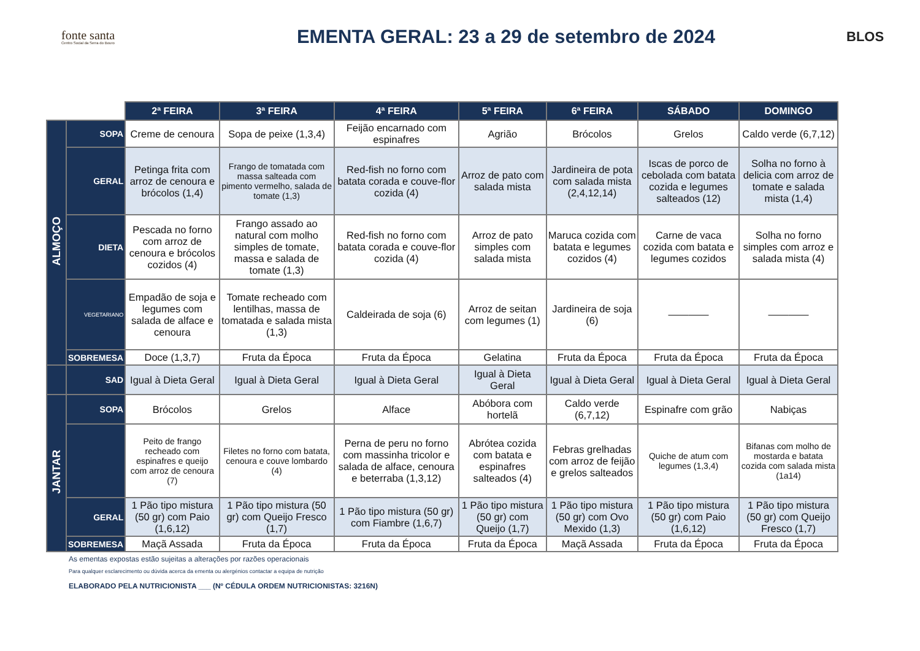fonte santa
Centro Social da Serra do Bouro
EMENTA GERAL: 23 a 29 de setembro de 2024
BLOS
| | | 2ª FEIRA | 3ª FEIRA | 4ª FEIRA | 5ª FEIRA | 6ª FEIRA | SÁBADO | DOMINGO |
| --- | --- | --- | --- | --- | --- | --- | --- | --- |
| ALMOÇO | SOPA | Creme de cenoura | Sopa de peixe (1,3,4) | Feijão encarnado com espinafres | Agrião | Brócolos | Grelos | Caldo verde (6,7,12) |
| | GERAL | Petinga frita com arroz de cenoura e brócolos (1,4) | Frango de tomatada com massa salteada com pimento vermelho, salada de tomate (1,3) | Red-fish no forno com batata corada e couve-flor cozida (4) | Arroz de pato com salada mista | Jardineira de pota com salada mista (2,4,12,14) | Iscas de porco de cebolada com batata cozida e legumes salteados (12) | Solha no forno à delicia com arroz de tomate e salada mista (1,4) |
| | DIETA | Pescada no forno com arroz de cenoura e brócolos cozidos (4) | Frango assado ao natural com molho simples de tomate, massa e salada de tomate (1,3) | Red-fish no forno com batata corada e couve-flor cozida (4) | Arroz de pato simples com salada mista | Maruca cozida com batata e legumes cozidos (4) | Carne de vaca cozida com batata e legumes cozidos | Solha no forno simples com arroz e salada mista (4) |
| | VEGETARIANO | Empadão de soja e legumes com salada de alface e cenoura | Tomate recheado com lentilhas, massa de tomatada e salada mista (1,3) | Caldeirada de soja (6) | Arroz de seitan com legumes (1) | Jardineira de soja (6) | ———— | ———— |
| | SOBREMESA | Doce (1,3,7) | Fruta da Época | Fruta da Época | Gelatina | Fruta da Época | Fruta da Época | Fruta da Época |
| | SAD | Igual à Dieta Geral | Igual à Dieta Geral | Igual à Dieta Geral | Igual à Dieta Geral | Igual à Dieta Geral | Igual à Dieta Geral | Igual à Dieta Geral |
| JANTAR | SOPA | Brócolos | Grelos | Alface | Abóbora com hortelã | Caldo verde (6,7,12) | Espinafre com grão | Nabiças |
| | | Peito de frango recheado com espinafres e queijo com arroz de cenoura (7) | Filetes no forno com batata, cenoura e couve lombardo (4) | Perna de peru no forno com massinha tricolor e salada de alface, cenoura e beterraba (1,3,12) | Abrótea cozida com batata e espinafres salteados (4) | Febras grelhadas com arroz de feijão e grelos salteados | Quiche de atum com legumes (1,3,4) | Bifanas com molho de mostarda e batata cozida com salada mista (1a14) |
| | GERAL | 1 Pão tipo mistura (50 gr) com Paio (1,6,12) | 1 Pão tipo mistura (50 gr) com Queijo Fresco (1,7) | 1 Pão tipo mistura (50 gr) com Fiambre (1,6,7) | 1 Pão tipo mistura (50 gr) com Queijo (1,7) | 1 Pão tipo mistura (50 gr) com Ovo Mexido (1,3) | 1 Pão tipo mistura (50 gr) com Paio (1,6,12) | 1 Pão tipo mistura (50 gr) com Queijo Fresco (1,7) |
| | SOBREMESA | Maçã Assada | Fruta da Época | Fruta da Época | Fruta da Época | Maçã Assada | Fruta da Época | Fruta da Época |
As ementas expostas estão sujeitas a alterações por razões operacionais
Para qualquer esclarecimento ou dúvida acerca da ementa ou alergénios contactar a equipa de nutrição
ELABORADO PELA NUTRICIONISTA ___ (Nº CÉDULA ORDEM NUTRICIONISTAS: 3216N)